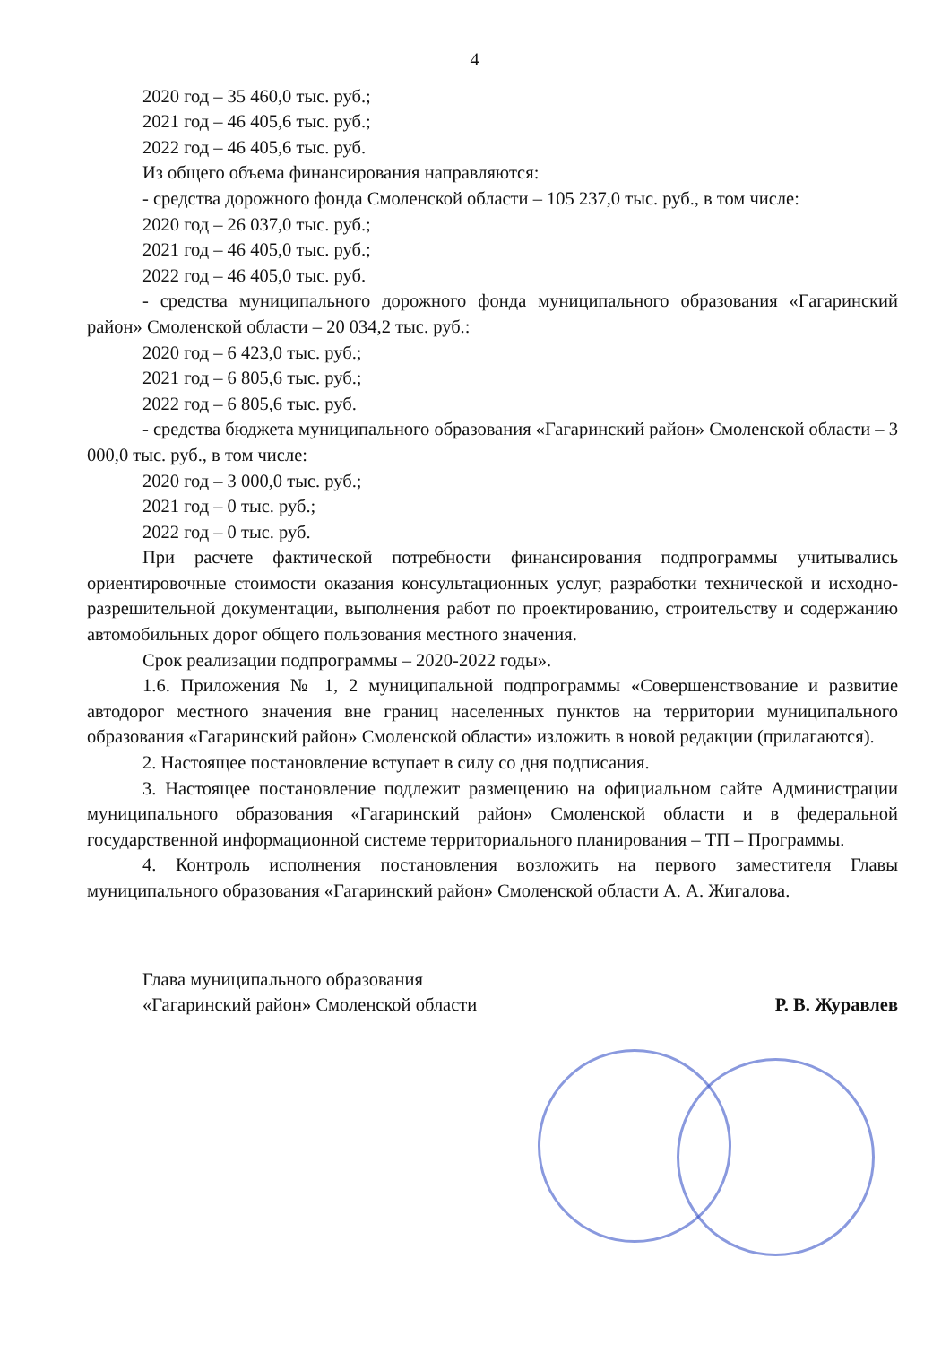4
2020 год – 35 460,0 тыс. руб.;
2021 год – 46 405,6 тыс. руб.;
2022 год – 46 405,6 тыс. руб.
Из общего объема финансирования направляются:
- средства дорожного фонда Смоленской области – 105 237,0 тыс. руб., в том числе:
2020 год – 26 037,0 тыс. руб.;
2021 год – 46 405,0 тыс. руб.;
2022 год – 46 405,0 тыс. руб.
- средства муниципального дорожного фонда муниципального образования «Гагаринский район» Смоленской области – 20 034,2 тыс. руб.:
2020 год – 6 423,0 тыс. руб.;
2021 год – 6 805,6 тыс. руб.;
2022 год – 6 805,6 тыс. руб.
- средства бюджета муниципального образования «Гагаринский район» Смоленской области – 3 000,0 тыс. руб., в том числе:
2020 год – 3 000,0 тыс. руб.;
2021 год – 0 тыс. руб.;
2022 год – 0 тыс. руб.
При расчете фактической потребности финансирования подпрограммы учитывались ориентировочные стоимости оказания консультационных услуг, разработки технической и исходно-разрешительной документации, выполнения работ по проектированию, строительству и содержанию автомобильных дорог общего пользования местного значения.
Срок реализации подпрограммы – 2020-2022 годы».
1.6. Приложения № 1, 2 муниципальной подпрограммы «Совершенствование и развитие автодорог местного значения вне границ населенных пунктов на территории муниципального образования «Гагаринский район» Смоленской области» изложить в новой редакции (прилагаются).
2. Настоящее постановление вступает в силу со дня подписания.
3. Настоящее постановление подлежит размещению на официальном сайте Администрации муниципального образования «Гагаринский район» Смоленской области и в федеральной государственной информационной системе территориального планирования – ТП – Программы.
4. Контроль исполнения постановления возложить на первого заместителя Главы муниципального образования «Гагаринский район» Смоленской области А. А. Жигалова.
Глава муниципального образования
«Гагаринский район» Смоленской области
Р. В. Журавлев